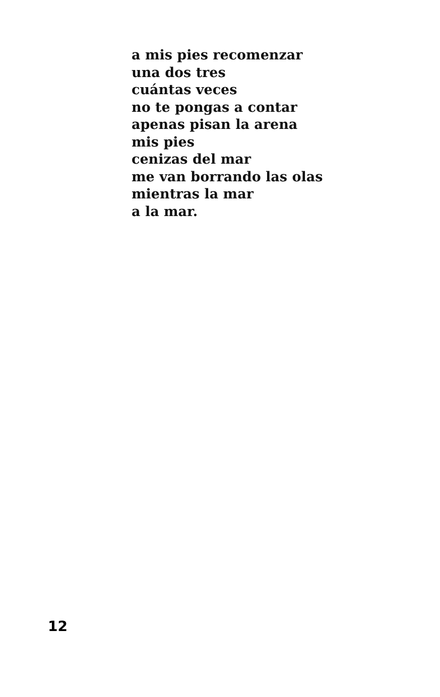a mis pies recomenzar
una dos tres
cuántas veces
no te pongas a contar
apenas pisan la arena
mis pies
cenizas del mar
me van borrando las olas
mientras la mar
a la mar.
12